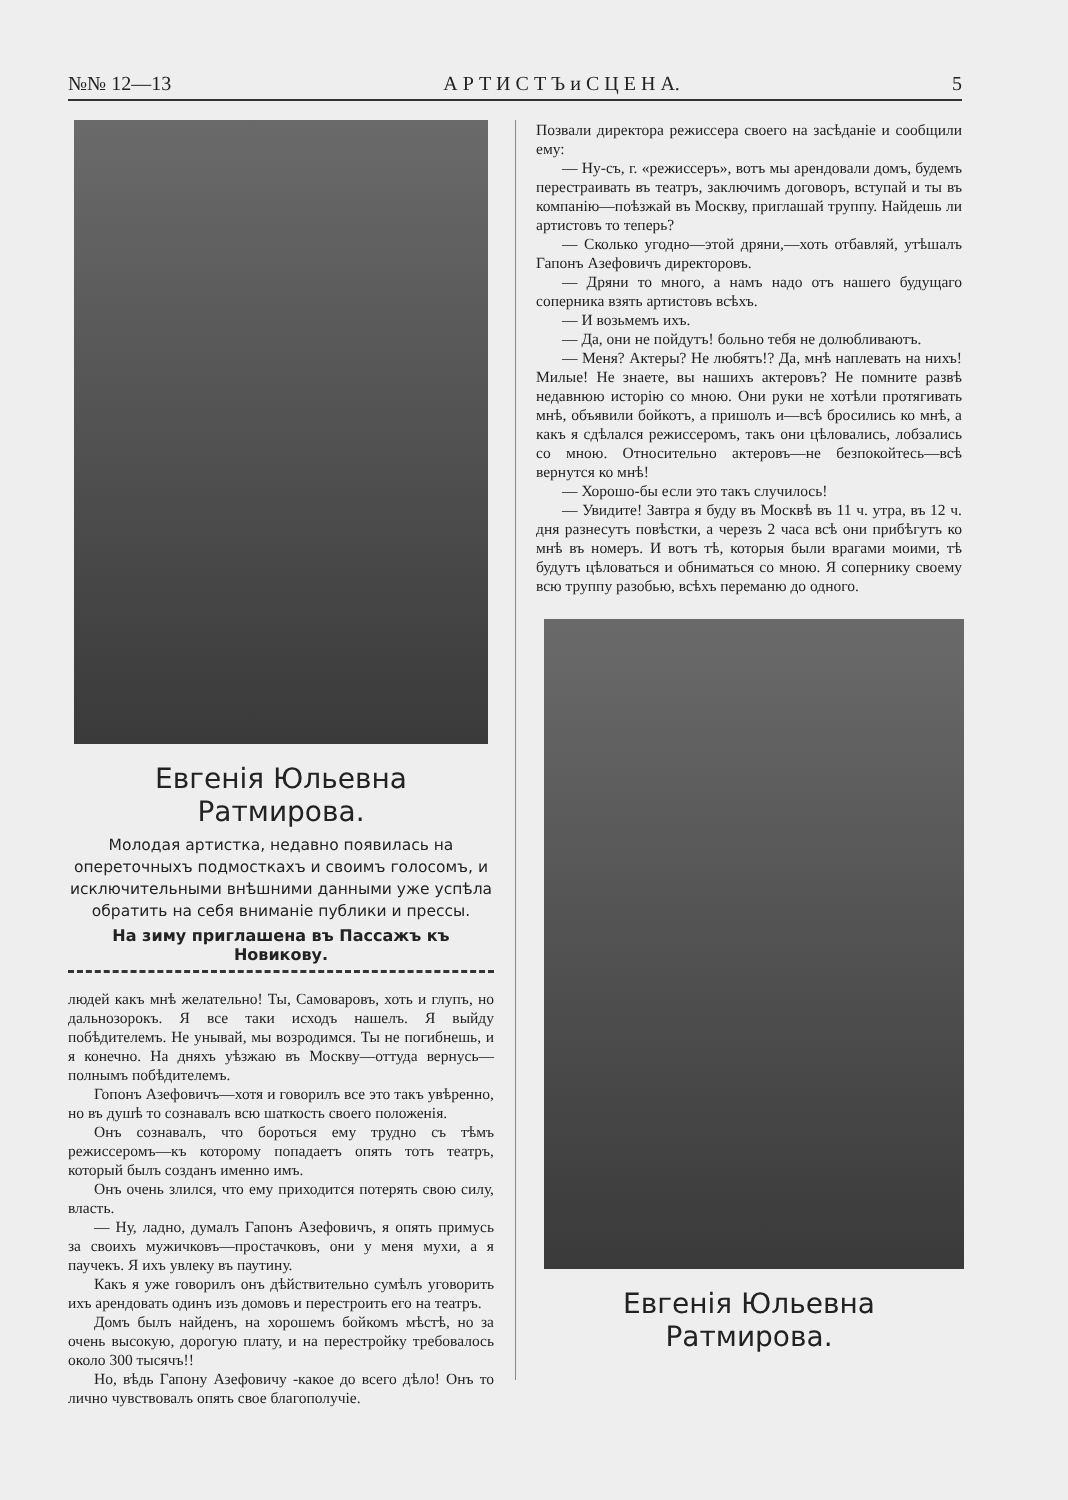№№ 12—13 А Р Т И С Т Ъ и С Ц Е Н А. 5
Евгенія Юльевна Ратмирова.
Молодая артистка, недавно появилась на опереточныхъ подмосткахъ и своимъ голосомъ, и исключительными внѣшними данными уже успѣла обратить на себя вниманіе публики и прессы.
На зиму приглашена въ Пассажъ къ Новикову.
людей какъ мнѣ желательно! Ты, Самоваровъ, хоть и глупъ, но дальнозорокъ. Я все таки исходъ нашелъ. Я выйду побѣдителемъ. Не унывай, мы возродимся. Ты не погибнешь, и я конечно. На дняхъ уѣзжаю въ Москву—оттуда вернусь—полнымъ побѣдителемъ.
Гопонъ Азефовичъ—хотя и говорилъ все это такъ увѣренно, но въ душѣ то сознавалъ всю шаткость своего положенія.
Онъ сознавалъ, что бороться ему трудно съ тѣмъ режиссеромъ—къ которому попадаетъ опять тотъ театръ, который былъ созданъ именно имъ.
Онъ очень злился, что ему приходится потерять свою силу, власть.
— Ну, ладно, думалъ Гапонъ Азефовичъ, я опять примусь за своихъ мужичковъ—простачковъ, они у меня мухи, а я паучекъ. Я ихъ увлеку въ паутину.
Какъ я уже говорилъ онъ дѣйствительно сумѣлъ уговорить ихъ арендовать одинъ изъ домовъ и перестроить его на театръ.
Домъ былъ найденъ, на хорошемъ бойкомъ мѣстѣ, но за очень высокую, дорогую плату, и на перестройку требовалось около 300 тысячъ!!
Но, вѣдь Гапону Азефовичу -какое до всего дѣло! Онъ то лично чувствовалъ опять свое благополучіе.
Позвали директора режиссера своего на засѣданіе и сообщили ему:
— Ну-съ, г. «режиссеръ», вотъ мы арендовали домъ, будемъ перестраивать въ театръ, заключимъ договоръ, вступай и ты въ компанію—поѣзжай въ Москву, приглашай труппу. Найдешь ли артистовъ то теперь?
— Сколько угодно—этой дряни,—хоть отбавляй, утѣшалъ Гапонъ Азефовичъ директоровъ.
— Дряни то много, а намъ надо отъ нашего будущаго соперника взять артистовъ всѣхъ.
— И возьмемъ ихъ.
— Да, они не пойдутъ! больно тебя не долюбливаютъ.
— Меня? Актеры? Не любятъ!? Да, мнѣ наплевать на нихъ! Милые! Не знаете, вы нашихъ актеровъ? Не помните развѣ недавнюю исторію со мною. Они руки не хотѣли протягивать мнѣ, объявили бойкотъ, а пришолъ и—всѣ бросились ко мнѣ, а какъ я сдѣлался режиссеромъ, такъ они цѣловались, лобзались со мною. Относительно актеровъ—не безпокойтесь—всѣ вернутся ко мнѣ!
— Хорошо-бы если это такъ случилось!
— Увидите! Завтра я буду въ Москвѣ въ 11 ч. утра, въ 12 ч. дня разнесутъ повѣстки, а черезъ 2 часа всѣ они прибѣгутъ ко мнѣ въ номеръ. И вотъ тѣ, которыя были врагами моими, тѣ будутъ цѣловаться и обниматься со мною. Я сопернику своему всю труппу разобью, всѣхъ переманю до одного.
Евгенія Юльевна Ратмирова.